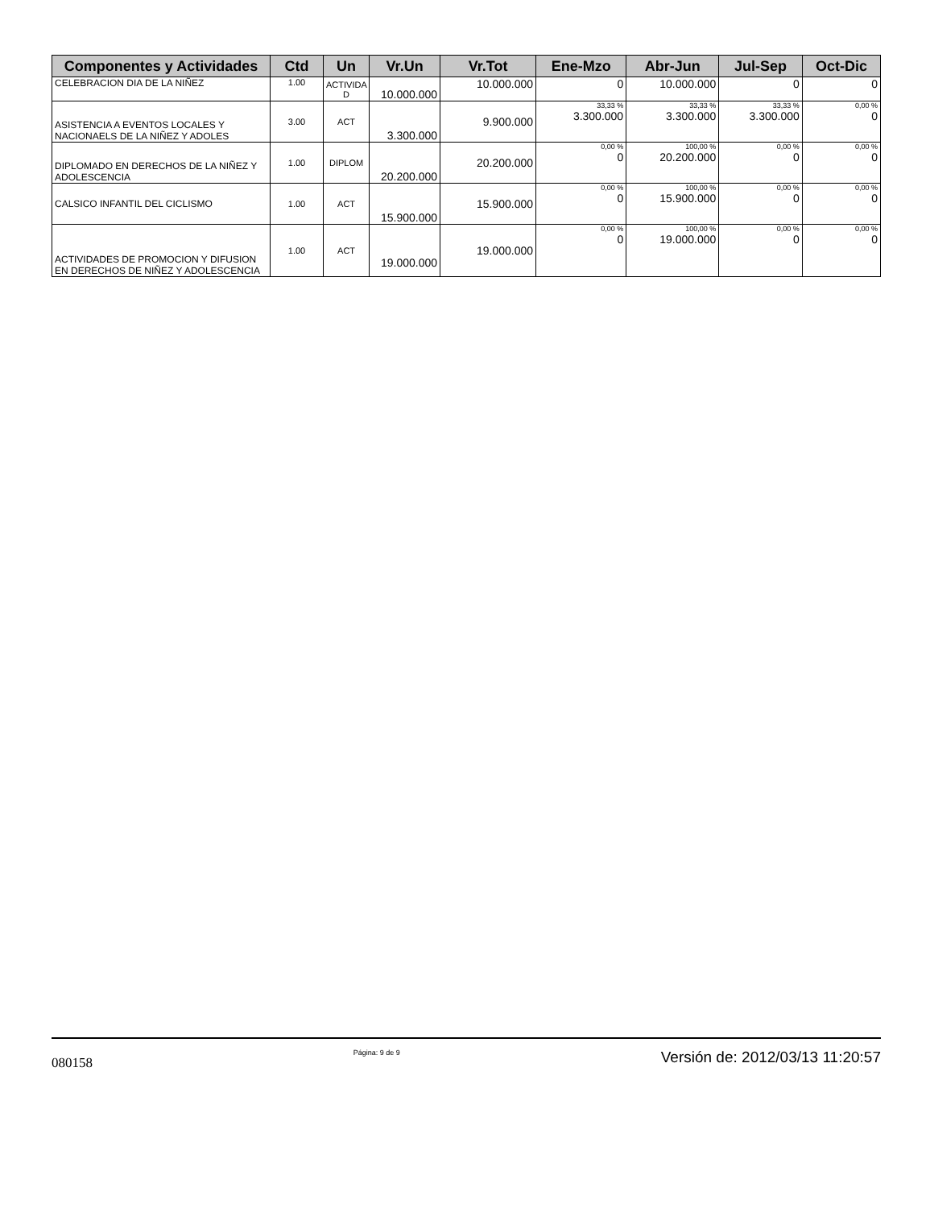| Componentes y Actividades | Ctd | Un | Vr.Un | Vr.Tot | Ene-Mzo | Abr-Jun | Jul-Sep | Oct-Dic |
| --- | --- | --- | --- | --- | --- | --- | --- | --- |
| CELEBRACION DIA DE LA NIÑEZ | 1.00 | ACTIVIDA D | 10.000.000 | 10.000.000 | 0 | 10.000.000 | 0 | 0 |
| ASISTENCIA A EVENTOS LOCALES Y NACIONAELS DE LA NIÑEZ Y ADOLES | 3.00 | ACT | 3.300.000 | 9.900.000 | 33,33 % 3.300.000 | 33,33 % 3.300.000 | 33,33 % 3.300.000 | 0,00 % 0 |
| DIPLOMADO EN DERECHOS DE LA NIÑEZ Y ADOLESCENCIA | 1.00 | DIPLOM | 20.200.000 | 20.200.000 | 0,00 % 0 | 100,00 % 20.200.000 | 0,00 % 0 | 0,00 % 0 |
| CALSICO INFANTIL DEL CICLISMO | 1.00 | ACT | 15.900.000 | 15.900.000 | 0,00 % 0 | 100,00 % 15.900.000 | 0,00 % 0 | 0,00 % 0 |
| ACTIVIDADES DE PROMOCION Y DIFUSION EN DERECHOS DE NIÑEZ Y ADOLESCENCIA | 1.00 | ACT | 19.000.000 | 19.000.000 | 0,00 % 0 | 100,00 % 19.000.000 | 0,00 % 0 | 0,00 % 0 |
080158 Página: 9 de 9 Versión de: 2012/03/13 11:20:57